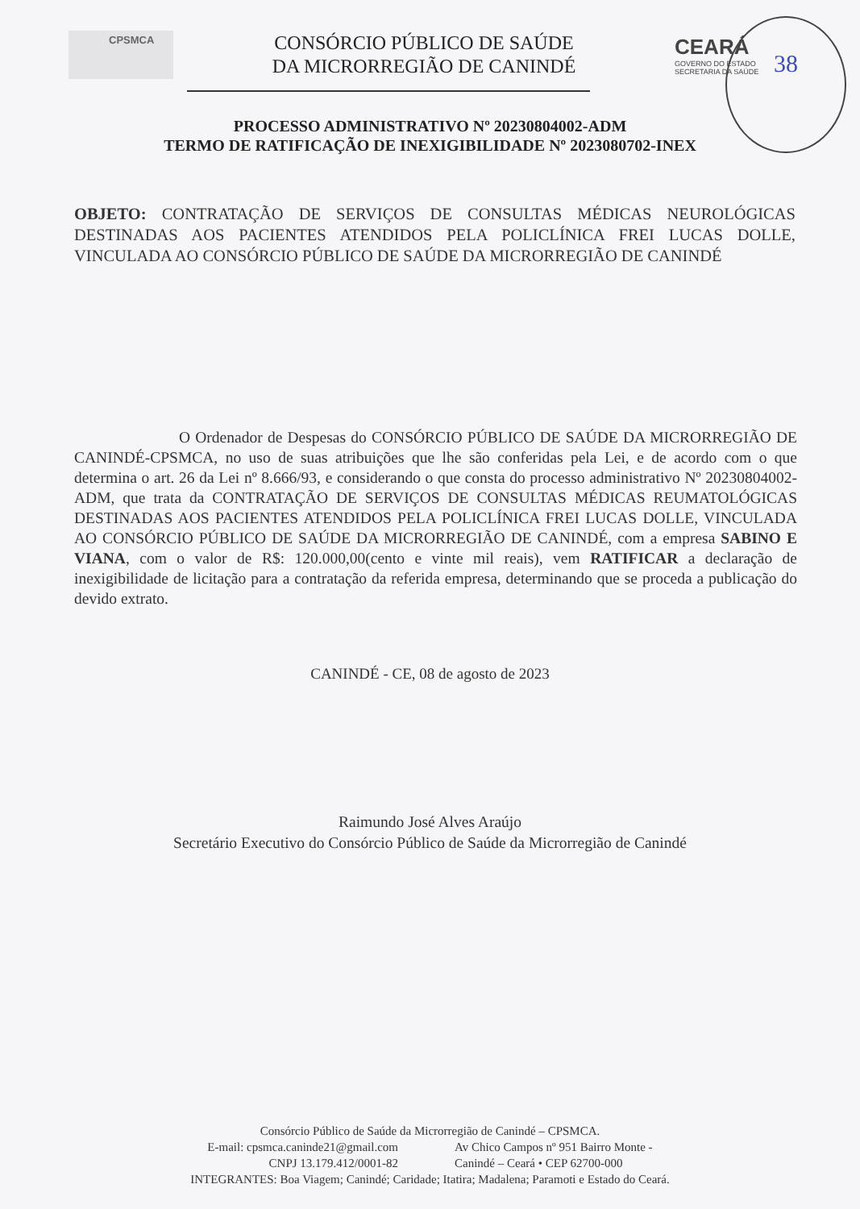CPSMCA
CONSÓRCIO PÚBLICO DE SAÚDE
DA MICRORREGIÃO DE CANINDÉ
CEARÁ
GOVERNO DO ESTADO
SECRETARIA DA SAÚDE
38
PROCESSO ADMINISTRATIVO Nº 20230804002-ADM
TERMO DE RATIFICAÇÃO DE INEXIGIBILIDADE Nº 2023080702-INEX
OBJETO: CONTRATAÇÃO DE SERVIÇOS DE CONSULTAS MÉDICAS NEUROLÓGICAS DESTINADAS AOS PACIENTES ATENDIDOS PELA POLICLÍNICA FREI LUCAS DOLLE, VINCULADA AO CONSÓRCIO PÚBLICO DE SAÚDE DA MICRORREGIÃO DE CANINDÉ
O Ordenador de Despesas do CONSÓRCIO PÚBLICO DE SAÚDE DA MICRORREGIÃO DE CANINDÉ-CPSMCA, no uso de suas atribuições que lhe são conferidas pela Lei, e de acordo com o que determina o art. 26 da Lei nº 8.666/93, e considerando o que consta do processo administrativo Nº 20230804002-ADM, que trata da CONTRATAÇÃO DE SERVIÇOS DE CONSULTAS MÉDICAS REUMATOLÓGICAS DESTINADAS AOS PACIENTES ATENDIDOS PELA POLICLÍNICA FREI LUCAS DOLLE, VINCULADA AO CONSÓRCIO PÚBLICO DE SAÚDE DA MICRORREGIÃO DE CANINDÉ, com a empresa SABINO E VIANA, com o valor de R$: 120.000,00(cento e vinte mil reais), vem RATIFICAR a declaração de inexigibilidade de licitação para a contratação da referida empresa, determinando que se proceda a publicação do devido extrato.
CANINDÉ - CE, 08 de agosto de 2023
Raimundo José Alves Araújo
Secretário Executivo do Consórcio Público de Saúde da Microrregião de Canindé
Consórcio Público de Saúde da Microrregião de Canindé – CPSMCA.
E-mail: cpsmca.caninde21@gmail.com
CNPJ 13.179.412/0001-82
Av Chico Campos nº 951 Bairro Monte -
Canindé – Ceará • CEP 62700-000
INTEGRANTES: Boa Viagem; Canindé; Caridade; Itatira; Madalena; Paramoti e Estado do Ceará.